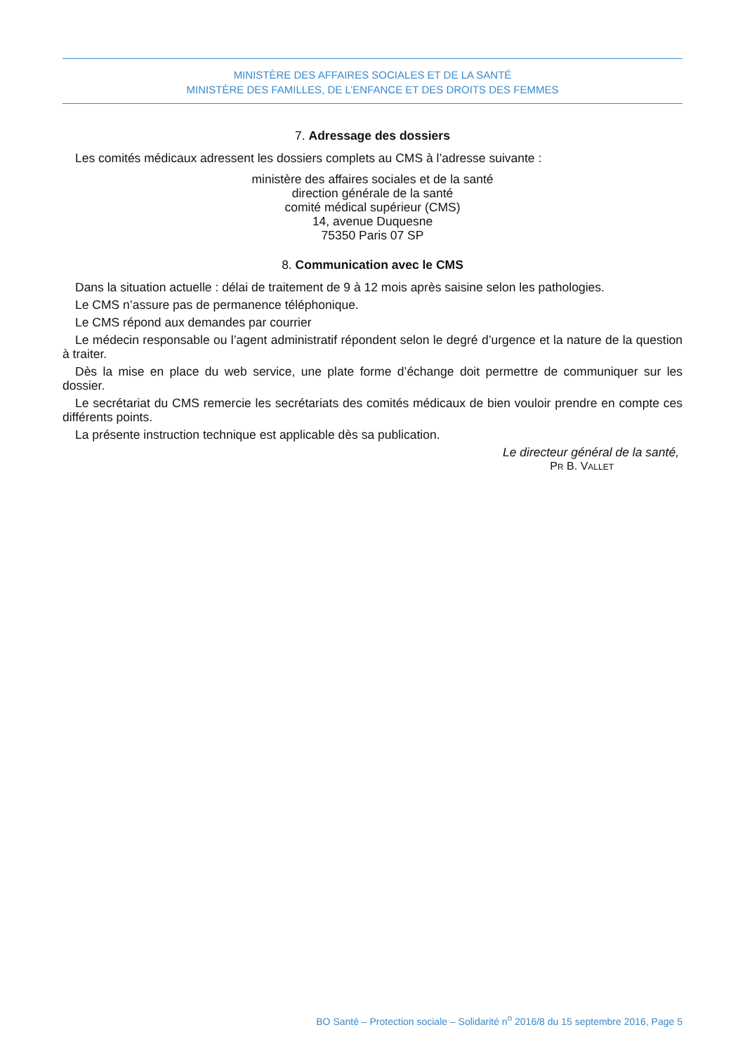MINISTÈRE DES AFFAIRES SOCIALES ET DE LA SANTÉ
MINISTÈRE DES FAMILLES, DE L’ENFANCE ET DES DROITS DES FEMMES
7. Adressage des dossiers
Les comités médicaux adressent les dossiers complets au CMS à l’adresse suivante :
ministère des affaires sociales et de la santé
direction générale de la santé
comité médical supérieur (CMS)
14, avenue Duquesne
75350 Paris 07 SP
8. Communication avec le CMS
Dans la situation actuelle : délai de traitement de 9 à 12 mois après saisine selon les pathologies.
Le CMS n’assure pas de permanence téléphonique.
Le CMS répond aux demandes par courrier
Le médecin responsable ou l’agent administratif répondent selon le degré d’urgence et la nature de la question à traiter.
Dès la mise en place du web service, une plate forme d’échange doit permettre de communiquer sur les dossier.
Le secrétariat du CMS remercie les secrétariats des comités médicaux de bien vouloir prendre en compte ces différents points.
La présente instruction technique est applicable dès sa publication.
Le directeur général de la santé,
PR B. VALLET
BO Santé – Protection sociale – Solidarité n<sup>o</sup> 2016/8 du 15 septembre 2016, Page 5